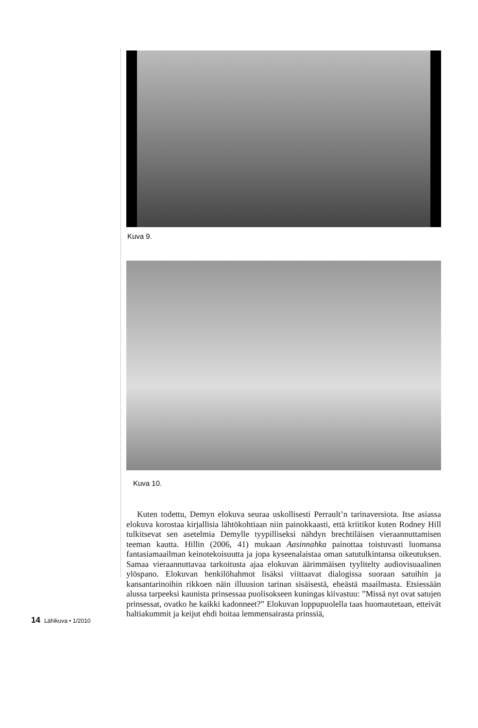Kuva 9.
Kuva 10.
Kuten todettu, Demyn elokuva seuraa uskollisesti Perrault’n tarinaversiota. Itse asiassa elokuva korostaa kirjallisia lähtökohtiaan niin painokkaasti, että kriitikot kuten Rodney Hill tulkitsevat sen asetelmia Demylle tyypilliseksi nähdyn brechtiläisen vieraannuttamisen teeman kautta. Hillin (2006, 41) mukaan Aasinnahka painottaa toistuvasti luomansa fantasiamaailman keinotekoisuutta ja jopa kyseenalaistaa oman satutulkintansa oikeutuksen. Samaa vieraannuttavaa tarkoitusta ajaa elokuvan äärimmäisen tyylitelty audiovisuaalinen ylöspano. Elokuvan henkilöhahmot lisäksi viittaavat dialogissa suoraan satuihin ja kansantarinoihin rikkoen näin illuusion tarinan sisäisestä, eheästä maailmasta. Etsiessään alussa tarpeeksi kaunista prinsessaa puolisokseen kuningas kiivastuu: ”Missä nyt ovat satujen prinsessat, ovatko he kaikki kadonneet?” Elokuvan loppupuolella taas huomautetaan, etteivät haltiakummit ja keijut ehdi hoitaa lemmensairasta prinssiä,
14 Lähikuva • 1/2010